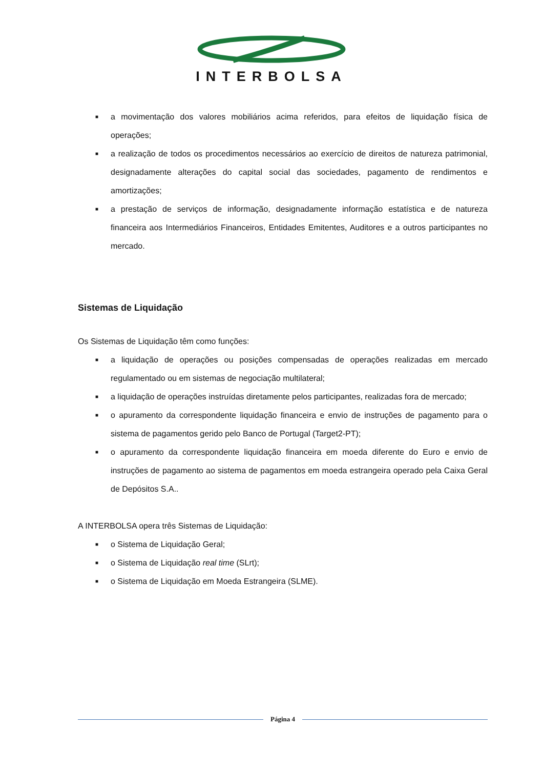INTERBOLSA
■ a movimentação dos valores mobiliários acima referidos, para efeitos de liquidação física de operações;
■ a realização de todos os procedimentos necessários ao exercício de direitos de natureza patrimonial, designadamente alterações do capital social das sociedades, pagamento de rendimentos e amortizações;
■ a prestação de serviços de informação, designadamente informação estatística e de natureza financeira aos Intermediários Financeiros, Entidades Emitentes, Auditores e a outros participantes no mercado.
Sistemas de Liquidação
Os Sistemas de Liquidação têm como funções:
■ a liquidação de operações ou posições compensadas de operações realizadas em mercado regulamentado ou em sistemas de negociação multilateral;
■ a liquidação de operações instruídas diretamente pelos participantes, realizadas fora de mercado;
■ o apuramento da correspondente liquidação financeira e envio de instruções de pagamento para o sistema de pagamentos gerido pelo Banco de Portugal (Target2-PT);
■ o apuramento da correspondente liquidação financeira em moeda diferente do Euro e envio de instruções de pagamento ao sistema de pagamentos em moeda estrangeira operado pela Caixa Geral de Depósitos S.A..
A INTERBOLSA opera três Sistemas de Liquidação:
■ o Sistema de Liquidação Geral;
■ o Sistema de Liquidação real time (SLrt);
■ o Sistema de Liquidação em Moeda Estrangeira (SLME).
Página 4